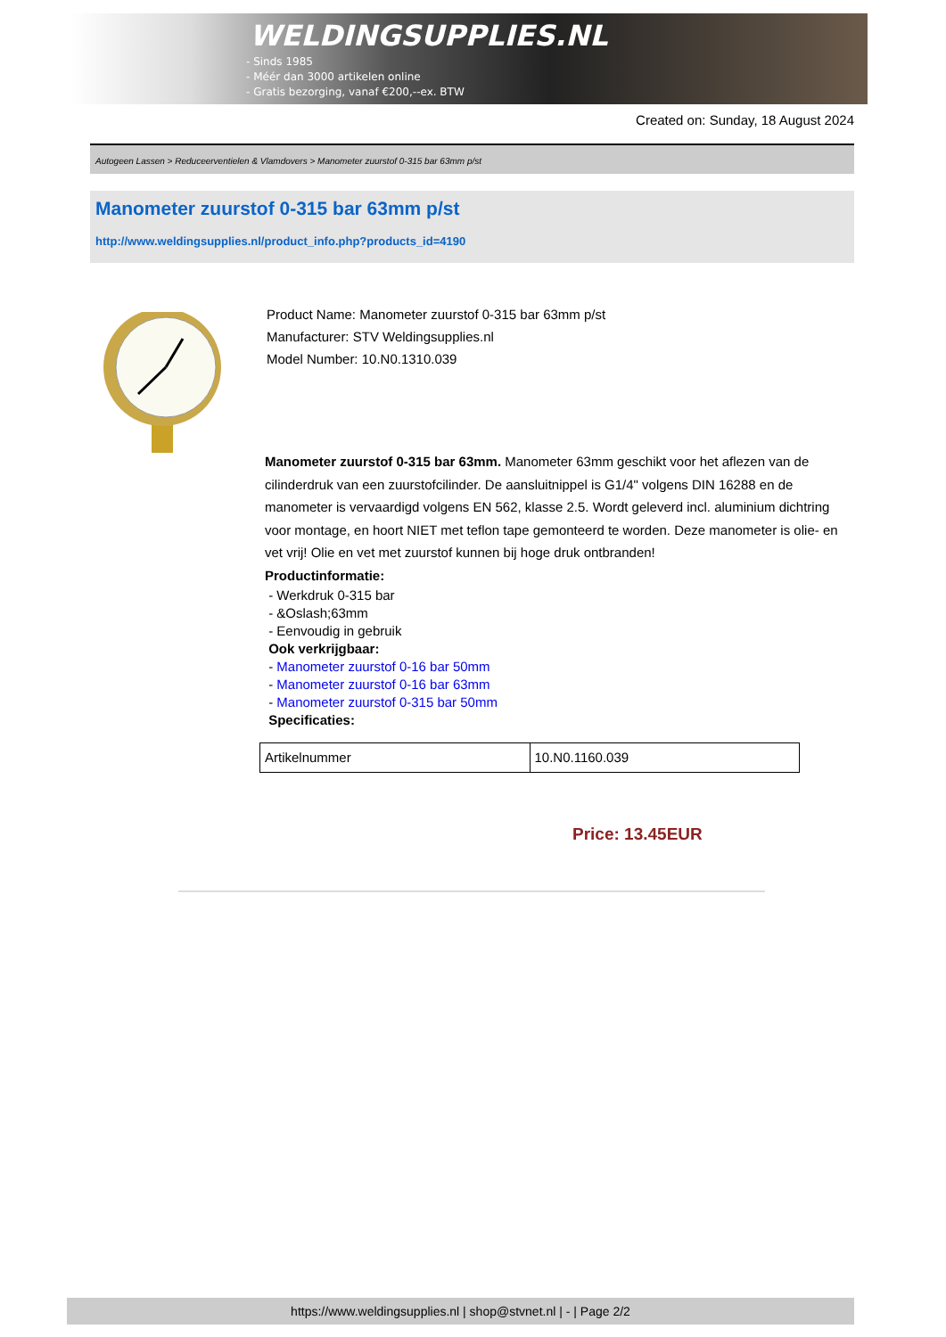WELDINGSUPPLIES.NL
- Sinds 1985
- Méér dan 3000 artikelen online
- Gratis bezorging, vanaf €200,--ex. BTW
Created on: Sunday, 18 August 2024
Autogeen Lassen > Reduceerventielen & Vlamdovers > Manometer zuurstof 0-315 bar 63mm p/st
Manometer zuurstof 0-315 bar 63mm p/st
http://www.weldingsupplies.nl/product_info.php?products_id=4190
Product Name: Manometer zuurstof 0-315 bar 63mm p/st
Manufacturer: STV Weldingsupplies.nl
Model Number: 10.N0.1310.039
Manometer zuurstof 0-315 bar 63mm. Manometer 63mm geschikt voor het aflezen van de cilinderdruk van een zuurstofcilinder. De aansluitnippel is G1/4" volgens DIN 16288 en de manometer is vervaardigd volgens EN 562, klasse 2.5. Wordt geleverd incl. aluminium dichtring voor montage, en hoort NIET met teflon tape gemonteerd te worden. Deze manometer is olie- en vet vrij! Olie en vet met zuurstof kunnen bij hoge druk ontbranden!
Productinformatie:
- Werkdruk 0-315 bar
- &Oslash;63mm
- Eenvoudig in gebruik
Ook verkrijgbaar:
- Manometer zuurstof 0-16 bar 50mm
- Manometer zuurstof 0-16 bar 63mm
- Manometer zuurstof 0-315 bar 50mm
Specificaties:
| Artikelnummer | 10.N0.1160.039 |
Price: 13.45EUR
https://www.weldingsupplies.nl | shop@stvnet.nl | - | Page 2/2